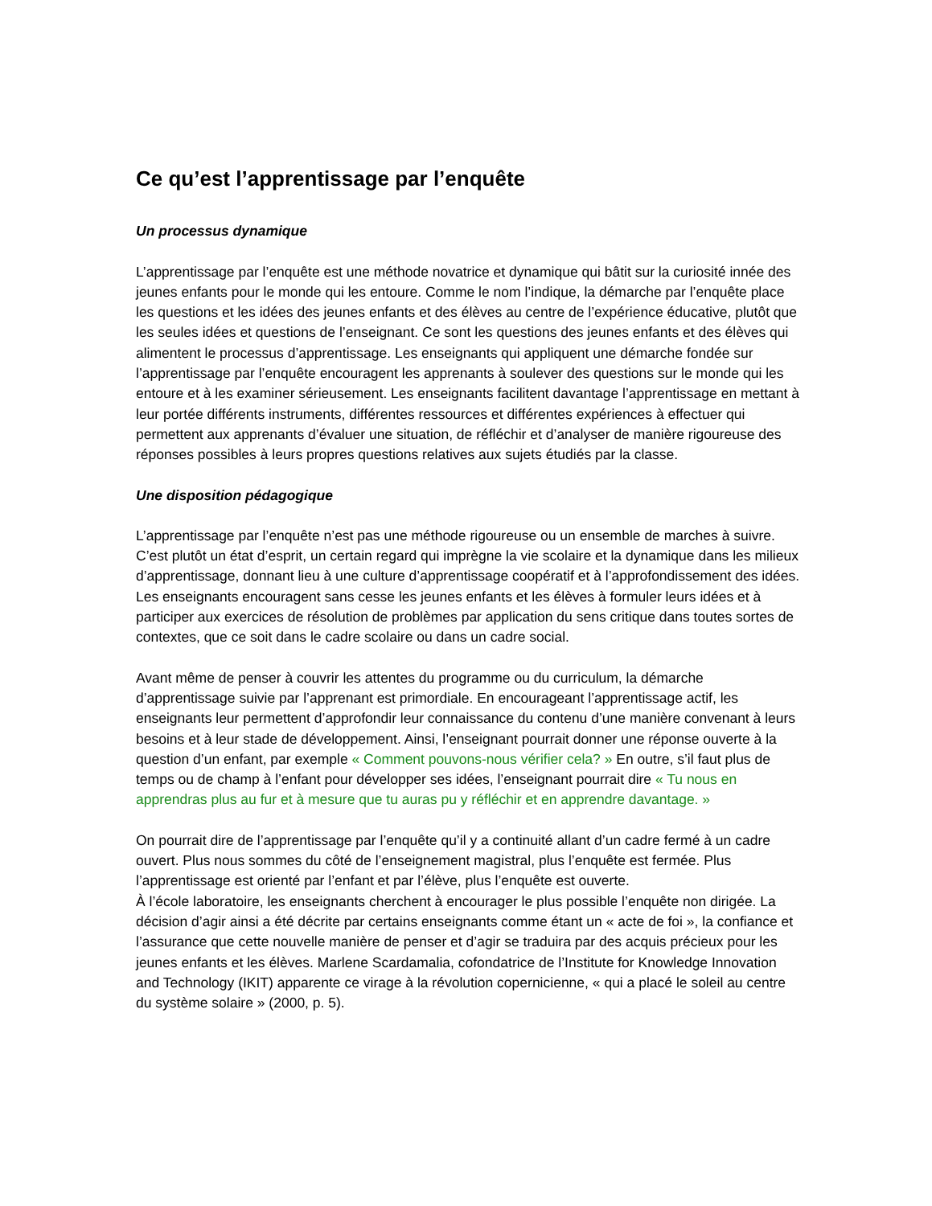Ce qu’est l’apprentissage par l’enquête
Un processus dynamique
L’apprentissage par l’enquête est une méthode novatrice et dynamique qui bâtit sur la curiosité innée des jeunes enfants pour le monde qui les entoure. Comme le nom l’indique, la démarche par l’enquête place les questions et les idées des jeunes enfants et des élèves au centre de l’expérience éducative, plutôt que les seules idées et questions de l’enseignant. Ce sont les questions des jeunes enfants et des élèves qui alimentent le processus d’apprentissage. Les enseignants qui appliquent une démarche fondée sur l’apprentissage par l’enquête encouragent les apprenants à soulever des questions sur le monde qui les entoure et à les examiner sérieusement. Les enseignants facilitent davantage l’apprentissage en mettant à leur portée différents instruments, différentes ressources et différentes expériences à effectuer qui permettent aux apprenants d’évaluer une situation, de réfléchir et d’analyser de manière rigoureuse des réponses possibles à leurs propres questions relatives aux sujets étudiés par la classe.
Une disposition pédagogique
L’apprentissage par l’enquête n’est pas une méthode rigoureuse ou un ensemble de marches à suivre. C’est plutôt un état d’esprit, un certain regard qui imprègne la vie scolaire et la dynamique dans les milieux d’apprentissage, donnant lieu à une culture d’apprentissage coopératif et à l’approfondissement des idées. Les enseignants encouragent sans cesse les jeunes enfants et les élèves à formuler leurs idées et à participer aux exercices de résolution de problèmes par application du sens critique dans toutes sortes de contextes, que ce soit dans le cadre scolaire ou dans un cadre social.
Avant même de penser à couvrir les attentes du programme ou du curriculum, la démarche d’apprentissage suivie par l’apprenant est primordiale. En encourageant l’apprentissage actif, les enseignants leur permettent d’approfondir leur connaissance du contenu d’une manière convenant à leurs besoins et à leur stade de développement. Ainsi, l’enseignant pourrait donner une réponse ouverte à la question d’un enfant, par exemple « Comment pouvons-nous vérifier cela? » En outre, s’il faut plus de temps ou de champ à l’enfant pour développer ses idées, l’enseignant pourrait dire « Tu nous en apprendras plus au fur et à mesure que tu auras pu y réfléchir et en apprendre davantage. »
On pourrait dire de l’apprentissage par l’enquête qu’il y a continuité allant d’un cadre fermé à un cadre ouvert. Plus nous sommes du côté de l’enseignement magistral, plus l’enquête est fermée. Plus l’apprentissage est orienté par l’enfant et par l’élève, plus l’enquête est ouverte.
À l’école laboratoire, les enseignants cherchent à encourager le plus possible l’enquête non dirigée. La décision d’agir ainsi a été décrite par certains enseignants comme étant un « acte de foi », la confiance et l’assurance que cette nouvelle manière de penser et d’agir se traduira par des acquis précieux pour les jeunes enfants et les élèves. Marlene Scardamalia, cofondatrice de l’Institute for Knowledge Innovation and Technology (IKIT) apparente ce virage à la révolution copernicienne, « qui a placé le soleil au centre du système solaire » (2000, p. 5).